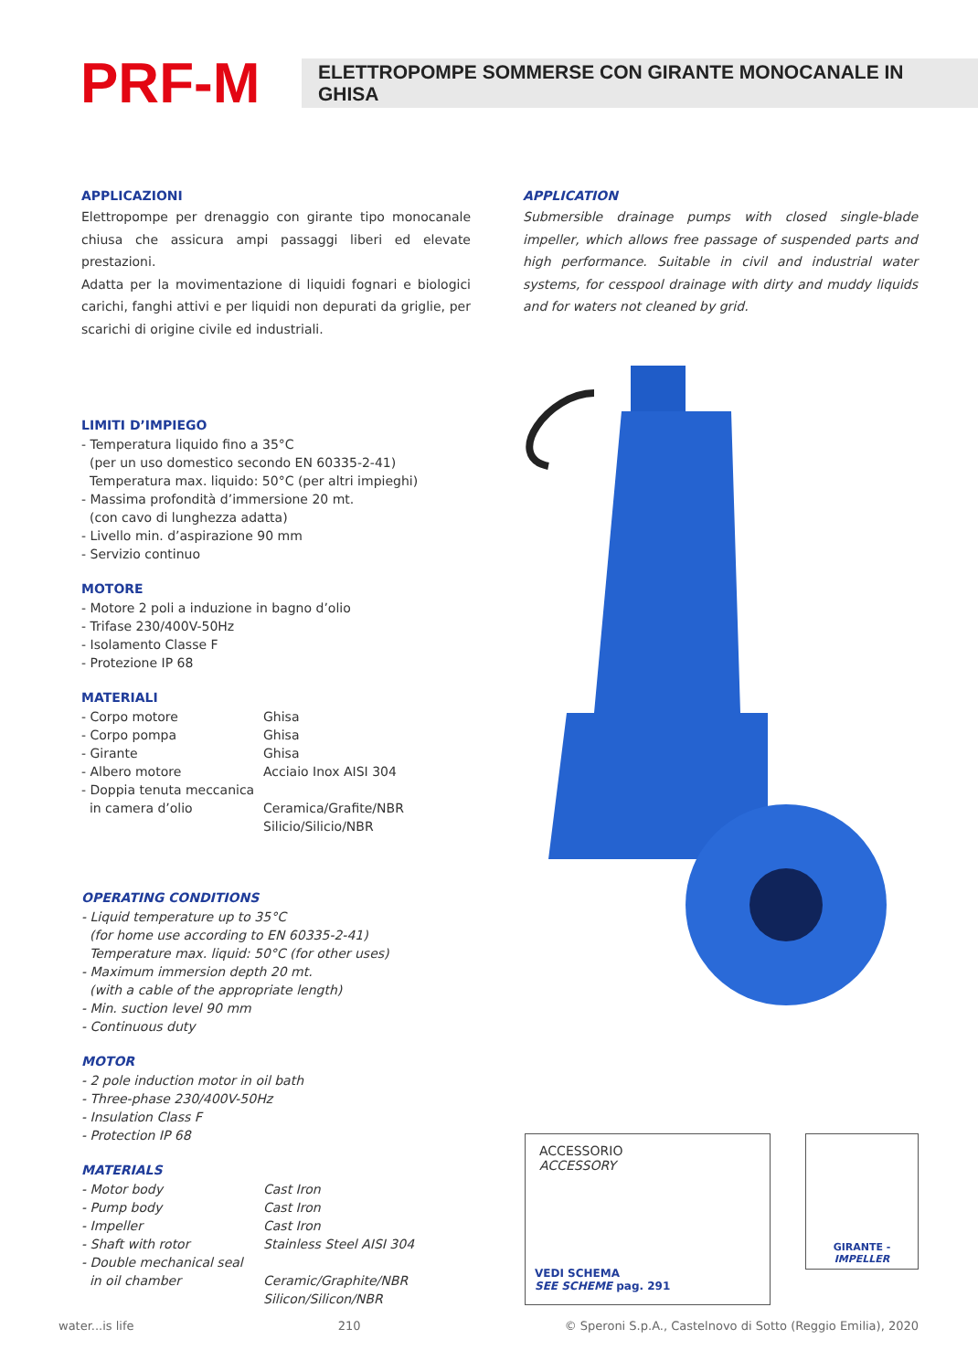PRF-M
ELETTROPOMPE SOMMERSE CON GIRANTE MONOCANALE IN GHISA
APPLICAZIONI
Elettropompe per drenaggio con girante tipo monocanale chiusa che assicura ampi passaggi liberi ed elevate prestazioni.
Adatta per la movimentazione di liquidi fognari e biologici carichi, fanghi attivi e per liquidi non depurati da griglie, per scarichi di origine civile ed industriali.
APPLICATION
Submersible drainage pumps with closed single-blade impeller, which allows free passage of suspended parts and high performance. Suitable in civil and industrial water systems, for cesspool drainage with dirty and muddy liquids and for waters not cleaned by grid.
LIMITI D’IMPIEGO
- Temperatura liquido fino a 35°C
(per un uso domestico secondo EN 60335-2-41)
Temperatura max. liquido: 50°C (per altri impieghi)
- Massima profondità d’immersione 20 mt.
(con cavo di lunghezza adatta)
- Livello min. d’aspirazione 90 mm
- Servizio continuo
MOTORE
- Motore 2 poli a induzione in bagno d’olio
- Trifase 230/400V-50Hz
- Isolamento Classe F
- Protezione IP 68
MATERIALI
| - Corpo motore | Ghisa |
| - Corpo pompa | Ghisa |
| - Girante | Ghisa |
| - Albero motore | Acciaio Inox AISI 304 |
| - Doppia tenuta meccanica | |
| in camera d’olio | Ceramica/Grafite/NBR Silicio/Silicio/NBR |
OPERATING CONDITIONS
- Liquid temperature up to 35°C
(for home use according to EN 60335-2-41)
Temperature max. liquid: 50°C (for other uses)
- Maximum immersion depth 20 mt.
(with a cable of the appropriate length)
- Min. suction level 90 mm
- Continuous duty
MOTOR
- 2 pole induction motor in oil bath
- Three-phase 230/400V-50Hz
- Insulation Class F
- Protection IP 68
MATERIALS
| - Motor body | Cast Iron |
| - Pump body | Cast Iron |
| - Impeller | Cast Iron |
| - Shaft with rotor | Stainless Steel AISI 304 |
| - Double mechanical seal | |
| in oil chamber | Ceramic/Graphite/NBR Silicon/Silicon/NBR |
ACCESSORIO
ACCESSORY
VEDI SCHEMA
SEE SCHEME pag. 291
GIRANTE - IMPELLER
water...is life 210 © Speroni S.p.A., Castelnovo di Sotto (Reggio Emilia), 2020